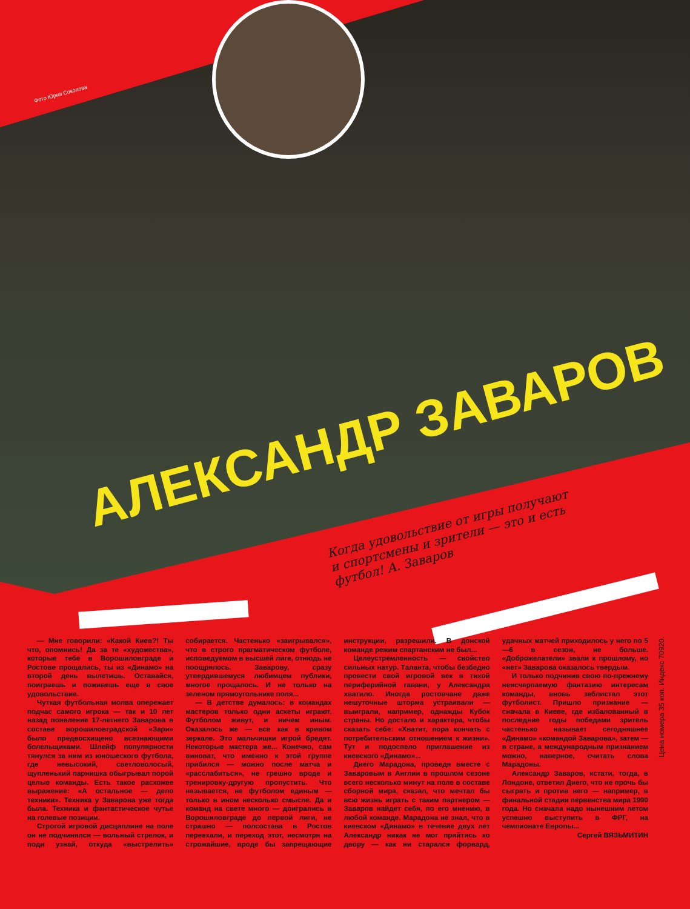Фото Юрия Соколова
АЛЕКСАНДР ЗАВАРОВ
Когда удовольствие от игры получают и спортсмены и зрители — это и есть футбол! А. Заваров
— Мне говорили: «Какой Киев?! Ты что, опомнись! Да за те «художества», которые тебе в Ворошиловграде и Ростове прощались, ты из «Динамо» на второй день вылетишь. Оставайся, поиграешь и поживешь еще в свое удовольствие.
Чуткая футбольная молва опережает подчас самого игрока — так и 10 лет назад появление 17-летнего Заварова в составе ворошиловградской «Зари» было предвосхищено всезнающими болельщиками. Шлейф популярности тянулся за ним из юношеского футбола, где невысокий, светловолосый, щупленький парнишка обыгрывал порой целые команды. Есть такое расхожее выражение: «А остальное — дело техники». Техника у Заварова уже тогда была. Техника и фантастическое чутье на голевые позиции.
Строгой игровой дисциплине на поле он не подчинялся — вольный стрелок, и поди узнай, откуда «выстрелить» собирается. Частенько «заигрывался», что в строго прагматическом футболе, исповедуемом в высшей лиге, отнюдь не поощрялось. Заварову, сразу утвердившемуся любимцем публики, многое прощалось. И не только на зеленом прямоугольнике поля...
— В детстве думалось: в командах мастеров только одни аскеты играют. Футболом живут, и ничем иным. Оказалось же — все как в кривом зеркале. Это мальчишки игрой бредят. Некоторые мастера же... Конечно, сам виноват, что именно к этой группе прибился — можно после матча и «расслабиться», не грешно вроде и тренировку-другую пропустить. Что называется, не футболом единым — только в ином несколько смысле. Да и команд на свете много — доигрались в Ворошиловграде до первой лиги, не страшно — полсостава в Ростов переехали, и переход этот, несмотря на строжайшие, вроде бы запрещающие инструкции, разрешили. В донской команде режим спартанским не был...
Целеустремленность — свойство сильных натур. Таланта, чтобы безбедно провести свой игровой век в тихой периферийной гавани, у Александра хватило. Иногда ростовчане даже нешуточные шторма устраивали — выиграли, например, однажды Кубок страны. Но достало и характера, чтобы сказать себе: «Хватит, пора кончать с потребительским отношением к жизни». Тут и подоспело приглашение из киевского «Динамо»...
Диего Марадона, проведя вместе с Заваровым в Англии в прошлом сезоне всего несколько минут на поле в составе сборной мира, сказал, что мечтал бы всю жизнь играть с таким партнером — Заваров найдет себя, по его мнению, в любой команде. Марадона не знал, что в киевском «Динамо» в течение двух лет Александр никак не мог прийтись ко двору — как ни старался форвард, удачных матчей приходилось у него по 5—6 в сезон, не больше. «Доброжелатели» звали к прошлому, но «нет» Заварова оказалось твердым.
И только подчинив свою по-прежнему неисчерпаемую фантазию интересам команды, вновь заблистал этот футболист. Пришло признание — сначала в Киеве, где избалованный в последние годы победами зритель частенько называет сегодняшнее «Динамо» «командой Заварова», затем — в стране, а международным признанием можно, наверное, считать слова Марадоны.
Александр Заваров, кстати, тогда, в Лондоне, ответил Диего, что не прочь бы сыграть и против него — например, в финальной стадии первенства мира 1990 года. Но сначала надо нынешним летом успешно выступить в ФРГ, на чемпионате Европы...
Сергей ВЯЗЬМИТИН
Цена номера 35 коп. Индекс 70920.